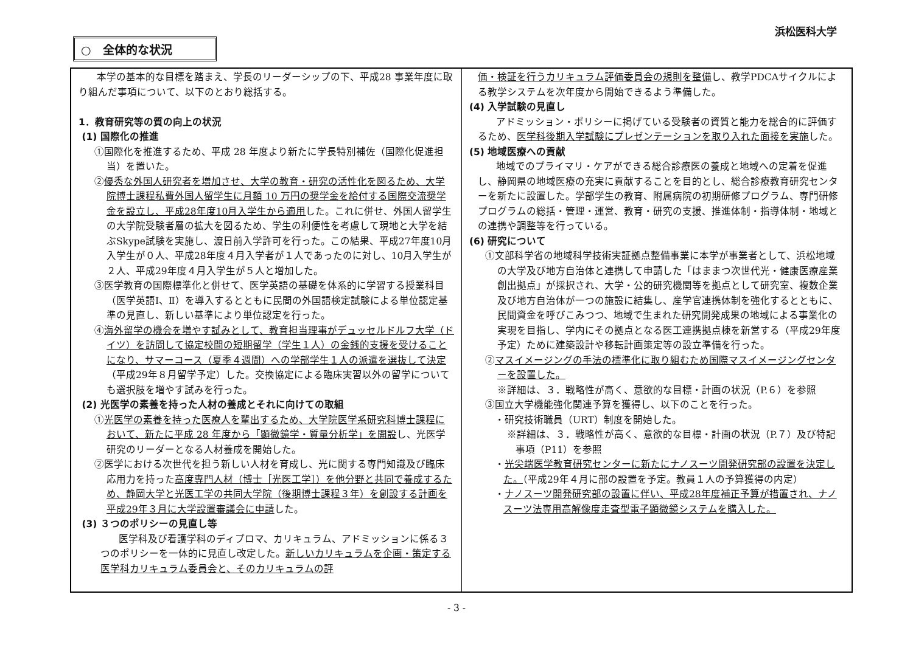浜松医科大学
○　全体的な状況
本学の基本的な目標を踏まえ、学長のリーダーシップの下、平成28 事業年度に取り組んだ事項について、以下のとおり総括する。
1．教育研究等の質の向上の状況
(1) 国際化の推進
①国際化を推進するため、平成 28 年度より新たに学長特別補佐（国際化促進担当）を置いた。
②優秀な外国人研究者を増加させ、大学の教育・研究の活性化を図るため、大学院博士課程私費外国人留学生に月額 10 万円の奨学金を給付する国際交流奨学金を設立し、平成28年度10月入学生から適用した。これに併せ、外国人留学生の大学院受験者層の拡大を図るため、学生の利便性を考慮して現地と大学を結ぶSkype試験を実施し、渡日前入学許可を行った。この結果、平成27年度10月入学生が０人、平成28年度４月入学者が１人であったのに対し、10月入学生が２人、平成29年度４月入学生が５人と増加した。
③医学教育の国際標準化と併せて、医学英語の基礎を体系的に学習する授業科目（医学英語Ⅰ、Ⅱ）を導入するとともに民間の外国語検定試験による単位認定基準の見直し、新しい基準により単位認定を行った。
④海外留学の機会を増やす試みとして、教育担当理事がデュッセルドルフ大学（ドイツ）を訪問して協定校間の短期留学（学生１人）の金銭的支援を受けることになり、サマーコース（夏季４週間）への学部学生１人の派遣を選抜して決定（平成29年８月留学予定）した。交換協定による臨床実習以外の留学についても選択肢を増やす試みを行った。
(2) 光医学の素養を持った人材の養成とそれに向けての取組
①光医学の素養を持った医療人を輩出するため、大学院医学系研究科博士課程において、新たに平成 28 年度から「顕微鏡学・質量分析学」を開設し、光医学研究のリーダーとなる人材養成を開始した。
②医学における次世代を担う新しい人材を育成し、光に関する専門知識及び臨床応用力を持った高度専門人材（博士［光医工学］）を他分野と共同で養成するため、静岡大学と光医工学の共同大学院（後期博士課程３年）を創設する計画を平成29年３月に大学設置審議会に申請した。
(3) ３つのポリシーの見直し等
医学科及び看護学科のディプロマ、カリキュラム、アドミッションに係る３つのポリシーを一体的に見直し改定した。新しいカリキュラムを企画・策定する医学科カリキュラム委員会と、そのカリキュラムの評
価・検証を行うカリキュラム評価委員会の規則を整備し、教学PDCAサイクルによる教学システムを次年度から開始できるよう準備した。
(4) 入学試験の見直し
アドミッション・ポリシーに掲げている受験者の資質と能力を総合的に評価するため、医学科後期入学試験にプレゼンテーションを取り入れた面接を実施した。
(5) 地域医療への貢献
地域でのプライマリ・ケアができる総合診療医の養成と地域への定着を促進し、静岡県の地域医療の充実に貢献することを目的とし、総合診療教育研究センターを新たに設置した。学部学生の教育、附属病院の初期研修プログラム、専門研修プログラムの総括・管理・運営、教育・研究の支援、推進体制・指導体制・地域との連携や調整等を行っている。
(6) 研究について
①文部科学省の地域科学技術実証拠点整備事業に本学が事業者として、浜松地域の大学及び地方自治体と連携して申請した「はままつ次世代光・健康医療産業創出拠点」が採択され、大学・公的研究機関等を拠点として研究室、複数企業及び地方自治体が一つの施設に結集し、産学官連携体制を強化するとともに、民間資金を呼びこみつつ、地域で生まれた研究開発成果の地域による事業化の実現を目指し、学内にその拠点となる医工連携拠点棟を新営する（平成29年度予定）ために建築設計や移転計画策定等の設立準備を行った。
②マスイメージングの手法の標準化に取り組むため国際マスイメージングセンターを設置した。
※詳細は、３．戦略性が高く、意欲的な目標・計画の状況（P.６）を参照
③国立大学機能強化関連予算を獲得し、以下のことを行った。
・研究技術職員（URT）制度を開始した。
※詳細は、３．戦略性が高く、意欲的な目標・計画の状況（P.７）及び特記事項（P11）を参照
・光尖端医学教育研究センターに新たにナノスーツ開発研究部の設置を決定した。（平成29年４月に部の設置を予定。教員１人の予算獲得の内定）
・ナノスーツ開発研究部の設置に伴い、平成28年度補正予算が措置され、ナノスーツ法専用高解像度走査型電子顕微鏡システムを購入した。
- 3 -